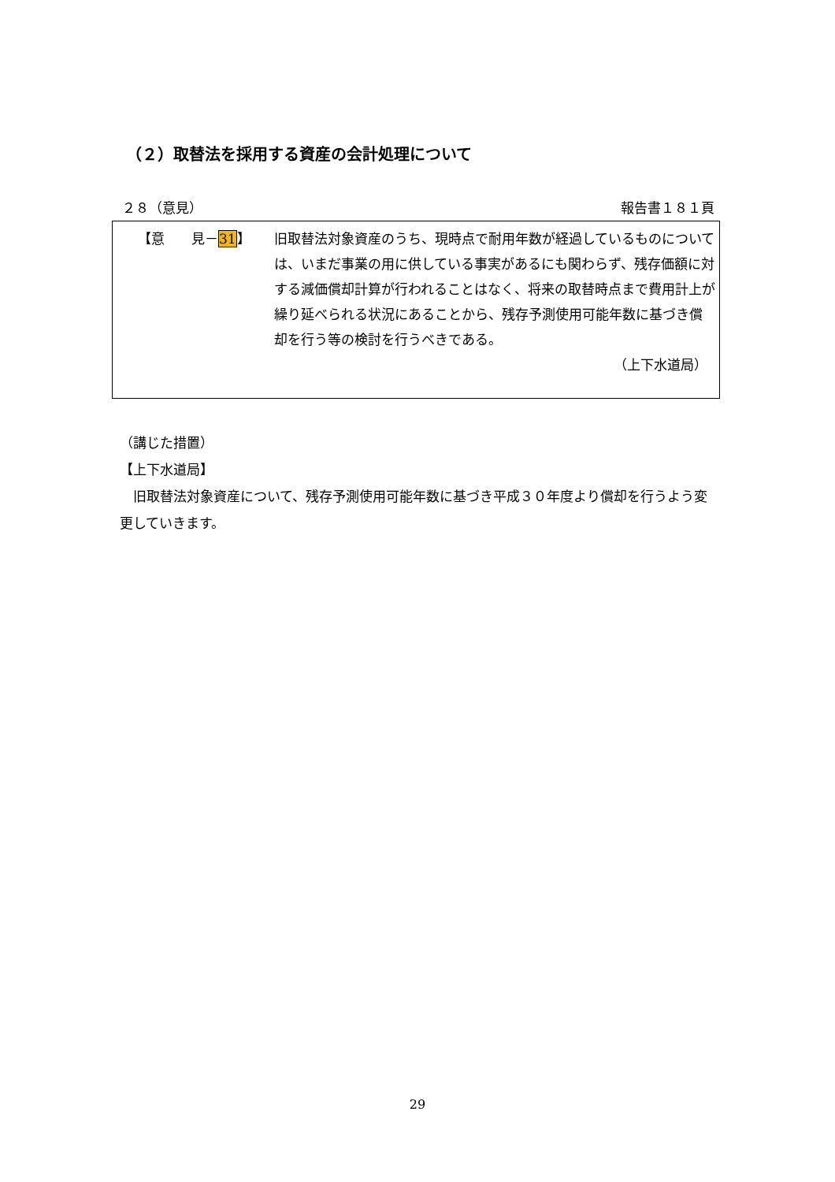（２）取替法を採用する資産の会計処理について
２８（意見） 報告書１８１頁
【意　　見－31】
旧取替法対象資産のうち、現時点で耐用年数が経過しているものについては、いまだ事業の用に供している事実があるにも関わらず、残存価額に対する減価償却計算が行われることはなく、将来の取替時点まで費用計上が繰り延べられる状況にあることから、残存予測使用可能年数に基づき償却を行う等の検討を行うべきである。
（上下水道局）
（講じた措置）
【上下水道局】
　旧取替法対象資産について、残存予測使用可能年数に基づき平成３０年度より償却を行うよう変更していきます。
29